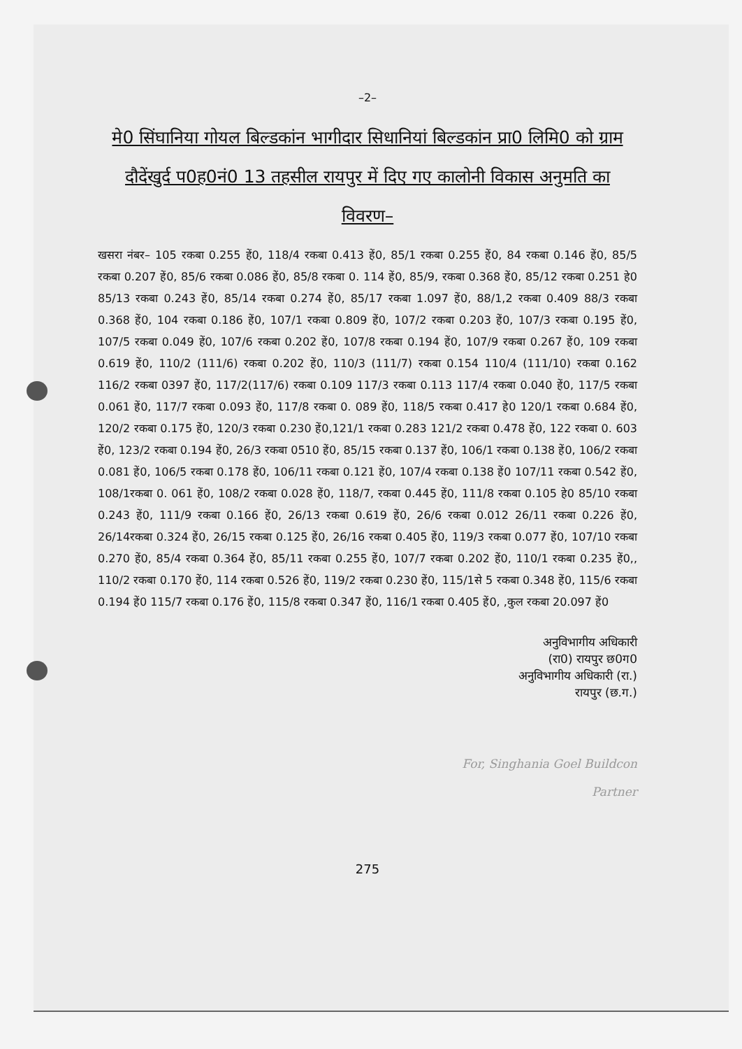–2–
मे0 सिंघानिया गोयल बिल्डकांन भागीदार सिधानियां बिल्डकांन प्रा0 लिमि0 को ग्राम दौदेंखुर्द प0ह0नं0 13 तहसील रायपुर में दिए गए कालोनी विकास अनुमति का विवरण–
खसरा नंबर– 105 रकबा 0.255 हें0, 118/4 रकबा 0.413 हें0, 85/1 रकबा 0.255 हें0, 84 रकबा 0.146 हें0, 85/5 रकबा 0.207 हें0, 85/6 रकबा 0.086 हें0, 85/8 रकबा 0. 114 हें0, 85/9, रकबा 0.368 हें0, 85/12 रकबा 0.251 हे0 85/13 रकबा 0.243 हें0, 85/14 रकबा 0.274 हें0, 85/17 रकबा 1.097 हें0, 88/1,2 रकबा 0.409 88/3 रकबा 0.368 हें0, 104 रकबा 0.186 हें0, 107/1 रकबा 0.809 हें0, 107/2 रकबा 0.203 हें0, 107/3 रकबा 0.195 हें0, 107/5 रकबा 0.049 हें0, 107/6 रकबा 0.202 हें0, 107/8 रकबा 0.194 हें0, 107/9 रकबा 0.267 हें0, 109 रकबा 0.619 हें0, 110/2 (111/6) रकबा 0.202 हें0, 110/3 (111/7) रकबा 0.154 110/4 (111/10) रकबा 0.162 116/2 रकबा 0397 हें0, 117/2(117/6) रकबा 0.109 117/3 रकबा 0.113 117/4 रकबा 0.040 हें0, 117/5 रकबा 0.061 हें0, 117/7 रकबा 0.093 हें0, 117/8 रकबा 0. 089 हें0, 118/5 रकबा 0.417 हे0 120/1 रकबा 0.684 हें0, 120/2 रकबा 0.175 हें0, 120/3 रकबा 0.230 हें0,121/1 रकबा 0.283 121/2 रकबा 0.478 हें0, 122 रकबा 0. 603 हें0, 123/2 रकबा 0.194 हें0, 26/3 रकबा 0510 हें0, 85/15 रकबा 0.137 हें0, 106/1 रकबा 0.138 हें0, 106/2 रकबा 0.081 हें0, 106/5 रकबा 0.178 हें0, 106/11 रकबा 0.121 हें0, 107/4 रकबा 0.138 हें0 107/11 रकबा 0.542 हें0, 108/1रकबा 0. 061 हें0, 108/2 रकबा 0.028 हें0, 118/7, रकबा 0.445 हें0, 111/8 रकबा 0.105 हे0 85/10 रकबा 0.243 हें0, 111/9 रकबा 0.166 हें0, 26/13 रकबा 0.619 हें0, 26/6 रकबा 0.012 26/11 रकबा 0.226 हें0, 26/14रकबा 0.324 हें0, 26/15 रकबा 0.125 हें0, 26/16 रकबा 0.405 हें0, 119/3 रकबा 0.077 हें0, 107/10 रकबा 0.270 हें0, 85/4 रकबा 0.364 हें0, 85/11 रकबा 0.255 हें0, 107/7 रकबा 0.202 हें0, 110/1 रकबा 0.235 हें0,, 110/2 रकबा 0.170 हें0, 114 रकबा 0.526 हें0, 119/2 रकबा 0.230 हें0, 115/1से 5 रकबा 0.348 हें0, 115/6 रकबा 0.194 हें0 115/7 रकबा 0.176 हें0, 115/8 रकबा 0.347 हें0, 116/1 रकबा 0.405 हें0, ,कुल रकबा 20.097 हें0
अनुविभागीय अधिकारी
(रा0) रायपुर छ0ग0
अनुविभागीय अधिकारी (रा.)
रायपुर (छ.ग.)
For, Singhania Goel Buildcon
Partner
275